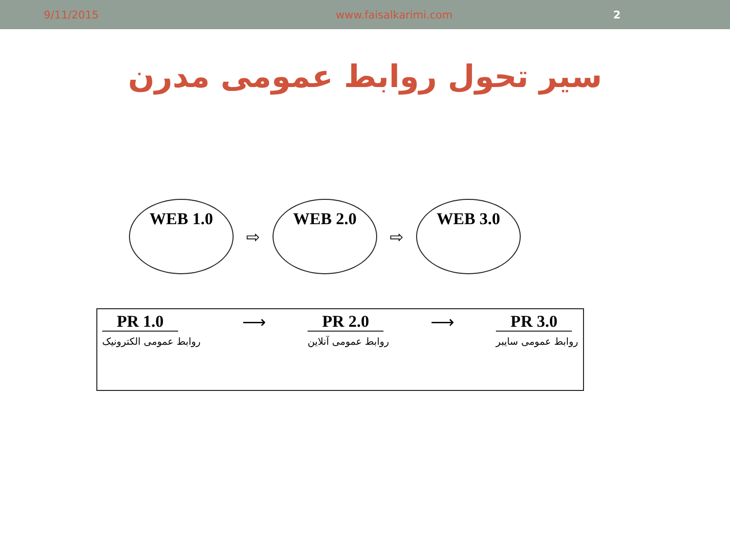9/11/2015 www.faisalkarimi.com 2
سیر تحول روابط عمومی مدرن
WEB 1.0
⇨
WEB 2.0
⇨
WEB 3.0
PR 1.0
روابط عمومی الکترونیک
⟶ PR 2.0
روابط عمومی آنلاین
⟶ PR 3.0
روابط عمومی سایبر